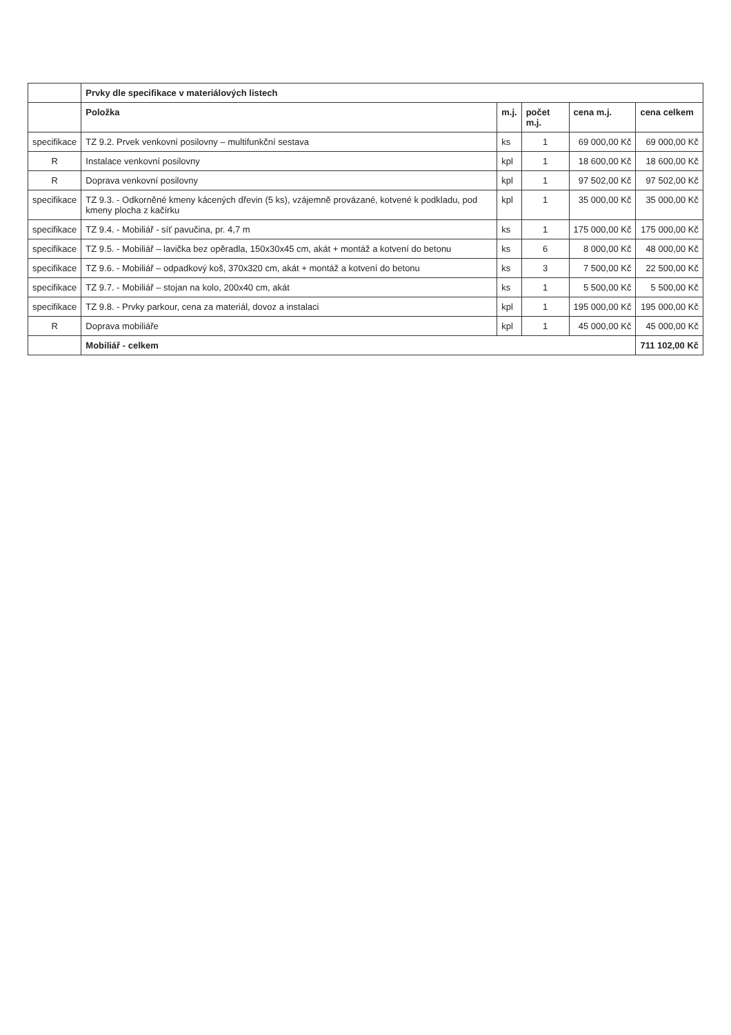| | Prvky dle specifikace v materiálových listech | | | | |
| --- | --- | --- | --- | --- | --- |
| | Položka | m.j. | počet m.j. | cena m.j. | cena celkem |
| specifikace | TZ 9.2. Prvek venkovní posilovny – multifunkční sestava | ks | 1 | 69 000,00 Kč | 69 000,00 Kč |
| R | Instalace venkovní posilovny | kpl | 1 | 18 600,00 Kč | 18 600,00 Kč |
| R | Doprava venkovní posilovny | kpl | 1 | 97 502,00 Kč | 97 502,00 Kč |
| specifikace | TZ 9.3. - Odkorněné kmeny kácených dřevin (5 ks), vzájemně provázané, kotvené k podkladu, pod kmeny plocha z kačírku | kpl | 1 | 35 000,00 Kč | 35 000,00 Kč |
| specifikace | TZ 9.4. - Mobiliář - síť pavučina, pr. 4,7 m | ks | 1 | 175 000,00 Kč | 175 000,00 Kč |
| specifikace | TZ 9.5. - Mobiliář – lavička bez opěradla, 150x30x45 cm, akát + montáž a kotvení do betonu | ks | 6 | 8 000,00 Kč | 48 000,00 Kč |
| specifikace | TZ 9.6. - Mobiliář – odpadkový koš, 370x320 cm, akát + montáž a kotvení do betonu | ks | 3 | 7 500,00 Kč | 22 500,00 Kč |
| specifikace | TZ 9.7. - Mobiliář – stojan na kolo, 200x40 cm, akát | ks | 1 | 5 500,00 Kč | 5 500,00 Kč |
| specifikace | TZ 9.8. - Prvky parkour, cena za materiál, dovoz a instalaci | kpl | 1 | 195 000,00 Kč | 195 000,00 Kč |
| R | Doprava mobiliáře | kpl | 1 | 45 000,00 Kč | 45 000,00 Kč |
| | Mobiliář - celkem | | | | 711 102,00 Kč |